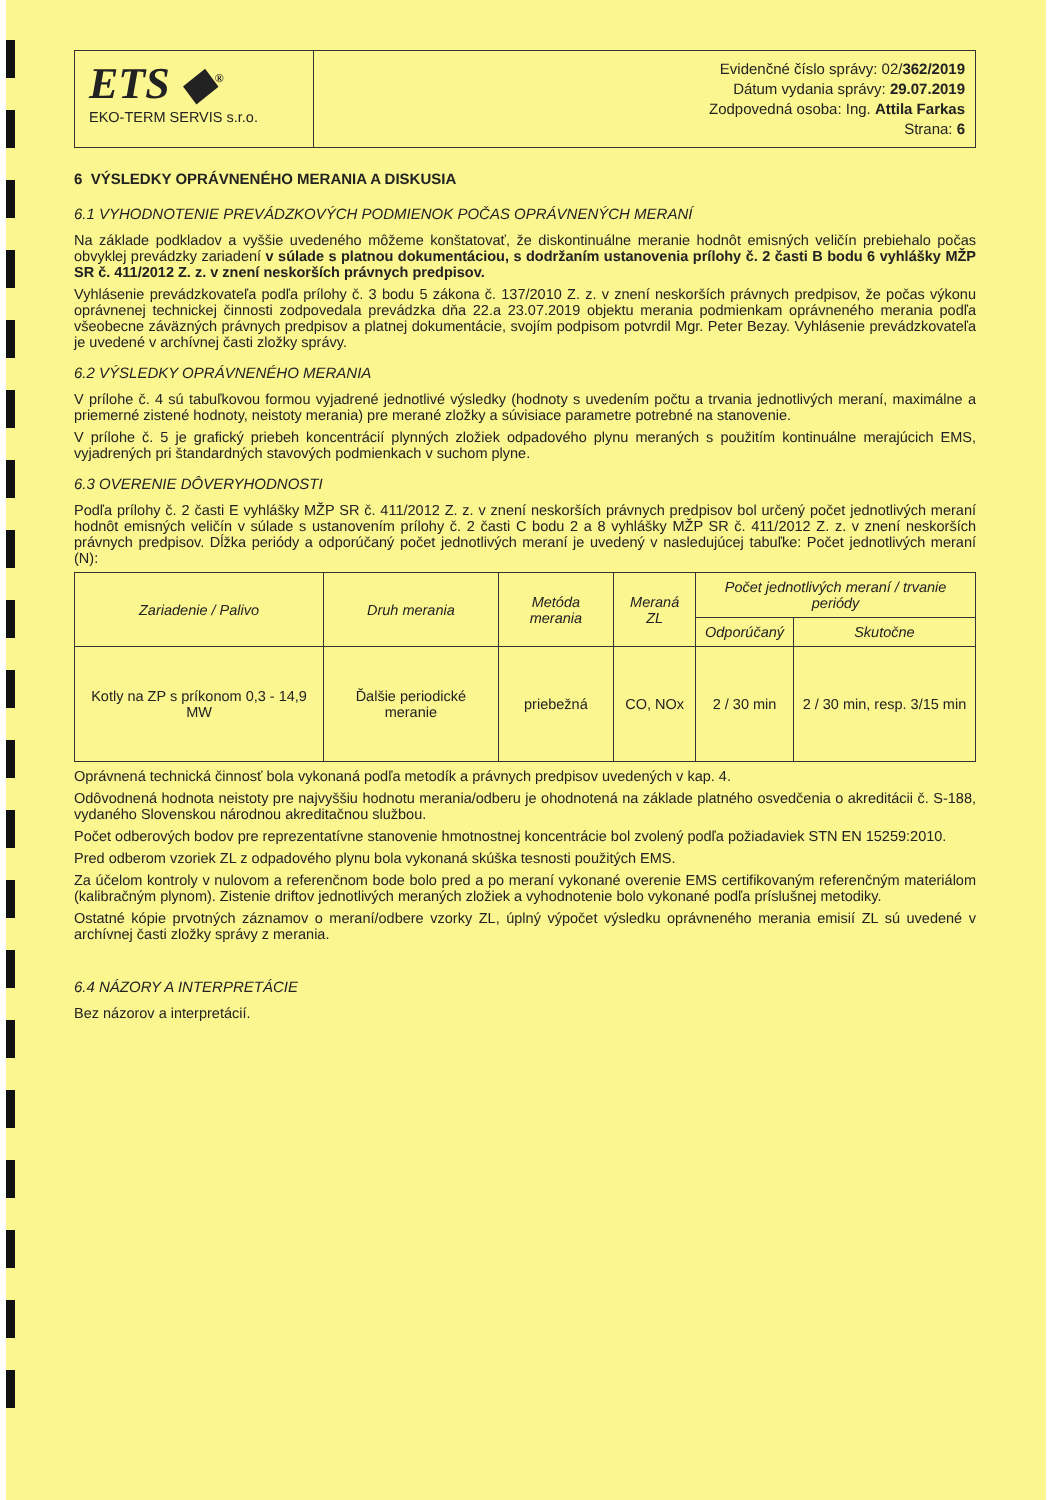ETS ◆<sup>®</sup>
EKO-TERM SERVIS s.r.o.
Evidenčné číslo správy: 02/362/2019
Dátum vydania správy: 29.07.2019
Zodpovedná osoba: Ing. Attila Farkas
Strana: 6
6 VÝSLEDKY OPRÁVNENÉHO MERANIA A DISKUSIA
6.1 VYHODNOTENIE PREVÁDZKOVÝCH PODMIENOK POČAS OPRÁVNENÝCH MERANÍ
Na základe podkladov a vyššie uvedeného môžeme konštatovať, že diskontinuálne meranie hodnôt emisných veličín prebiehalo počas obvyklej prevádzky zariadení v súlade s platnou dokumentáciou, s dodržaním ustanovenia prílohy č. 2 časti B bodu 6 vyhlášky MŽP SR č. 411/2012 Z. z. v znení neskorších právnych predpisov.
Vyhlásenie prevádzkovateľa podľa prílohy č. 3 bodu 5 zákona č. 137/2010 Z. z. v znení neskorších právnych predpisov, že počas výkonu oprávnenej technickej činnosti zodpovedala prevádzka dňa 22.a 23.07.2019 objektu merania podmienkam oprávneného merania podľa všeobecne záväzných právnych predpisov a platnej dokumentácie, svojím podpisom potvrdil Mgr. Peter Bezay. Vyhlásenie prevádzkovateľa je uvedené v archívnej časti zložky správy.
6.2 VÝSLEDKY OPRÁVNENÉHO MERANIA
V prílohe č. 4 sú tabuľkovou formou vyjadrené jednotlivé výsledky (hodnoty s uvedením počtu a trvania jednotlivých meraní, maximálne a priemerné zistené hodnoty, neistoty merania) pre merané zložky a súvisiace parametre potrebné na stanovenie.
V prílohe č. 5 je grafický priebeh koncentrácií plynných zložiek odpadového plynu meraných s použitím kontinuálne merajúcich EMS, vyjadrených pri štandardných stavových podmienkach v suchom plyne.
6.3 OVERENIE DÔVERYHODNOSTI
Podľa prílohy č. 2 časti E vyhlášky MŽP SR č. 411/2012 Z. z. v znení neskorších právnych predpisov bol určený počet jednotlivých meraní hodnôt emisných veličín v súlade s ustanovením prílohy č. 2 časti C bodu 2 a 8 vyhlášky MŽP SR č. 411/2012 Z. z. v znení neskorších právnych predpisov. Dĺžka periódy a odporúčaný počet jednotlivých meraní je uvedený v nasledujúcej tabuľke: Počet jednotlivých meraní (N):
| Zariadenie / Palivo | Druh merania | Metóda merania | Meraná ZL | Počet jednotlivých meraní / trvanie periódy | |
| --- | --- | --- | --- | --- | --- |
| | | | | Odporúčaný | Skutočne |
| Kotly na ZP s príkonom 0,3 - 14,9 MW | Ďalšie periodické meranie | priebežná | CO, NOx | 2 / 30 min | 2 / 30 min, resp. 3/15 min |
Oprávnená technická činnosť bola vykonaná podľa metodík a právnych predpisov uvedených v kap. 4.
Odôvodnená hodnota neistoty pre najvyššiu hodnotu merania/odberu je ohodnotená na základe platného osvedčenia o akreditácii č. S-188, vydaného Slovenskou národnou akreditačnou službou.
Počet odberových bodov pre reprezentatívne stanovenie hmotnostnej koncentrácie bol zvolený podľa požiadaviek STN EN 15259:2010.
Pred odberom vzoriek ZL z odpadového plynu bola vykonaná skúška tesnosti použitých EMS.
Za účelom kontroly v nulovom a referenčnom bode bolo pred a po meraní vykonané overenie EMS certifikovaným referenčným materiálom (kalibračným plynom). Zistenie driftov jednotlivých meraných zložiek a vyhodnotenie bolo vykonané podľa príslušnej metodiky.
Ostatné kópie prvotných záznamov o meraní/odbere vzorky ZL, úplný výpočet výsledku oprávneného merania emisií ZL sú uvedené v archívnej časti zložky správy z merania.
6.4 NÁZORY A INTERPRETÁCIE
Bez názorov a interpretácií.